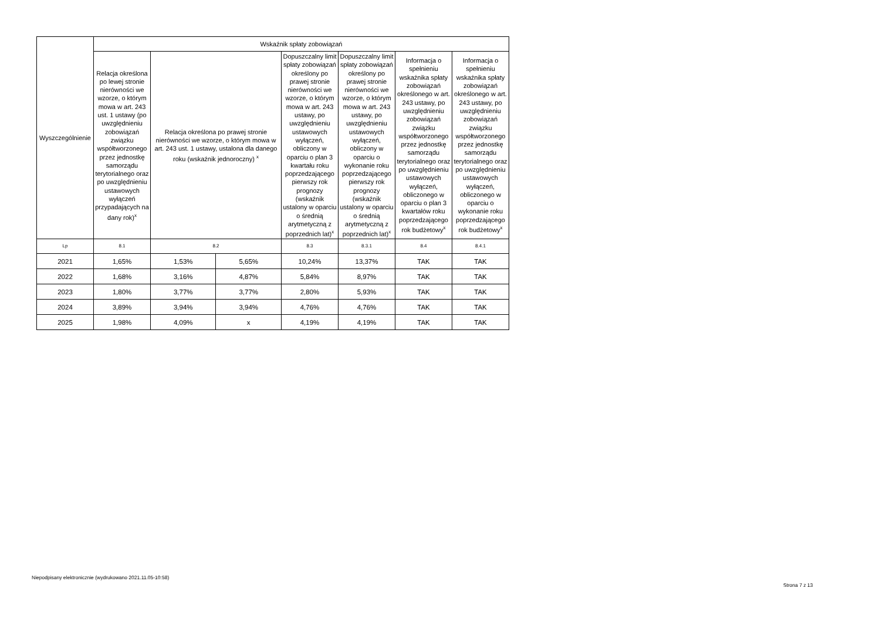| Wyszczególnienie | Wskaźnik spłaty zobowiązań | | | | | | |
| --- | --- | --- | --- | --- | --- | --- | --- |
| | Relacja określona po lewej stronie nierówności we wzorze, o którym mowa w art. 243 ust. 1 ustawy (po uwzględnieniu zobowiązań związku współtworzonego przez jednostkę samorządu terytorialnego oraz po uwzględnieniu ustawowych wyłączeń przypadających na dany rok)<sup>x</sup> | Relacja określona po prawej stronie nierówności we wzorze, o którym mowa w art. 243 ust. 1 ustawy, ustalona dla danego roku (wskaźnik jednoroczny) <sup>x</sup> | | Dopuszczalny limit spłaty zobowiązań określony po prawej stronie nierówności we wzorze, o którym mowa w art. 243 ustawy, po uwzględnieniu ustawowych wyłączeń, obliczony w oparciu o plan 3 kwartału roku poprzedzającego pierwszy rok prognozy (wskaźnik ustalony w oparciu o średnią arytmetyczną z poprzednich lat)<sup>x</sup> | Dopuszczalny limit spłaty zobowiązań określony po prawej stronie nierówności we wzorze, o którym mowa w art. 243 ustawy, po uwzględnieniu ustawowych wyłączeń, obliczony w oparciu o wykonanie roku poprzedzającego pierwszy rok prognozy (wskaźnik ustalony w oparciu o średnią arytmetyczną z poprzednich lat)<sup>x</sup> | Informacja o spełnieniu wskaźnika spłaty zobowiązań określonego w art. 243 ustawy, po uwzględnieniu zobowiązań związku współtworzonego przez jednostkę samorządu terytorialnego oraz po uwzględnieniu ustawowych wyłączeń, obliczonego w oparciu o plan 3 kwartałów roku poprzedzającego rok budżetowy<sup>x</sup> | Informacja o spełnieniu wskaźnika spłaty zobowiązań określonego w art. 243 ustawy, po uwzględnieniu zobowiązań związku współtworzonego przez jednostkę samorządu terytorialnego oraz po uwzględnieniu ustawowych wyłączeń, obliczonego w oparciu o wykonanie roku poprzedzającego rok budżetowy<sup>x</sup> |
| Lp | 8.1 | 8.2 | | 8.3 | 8.3.1 | 8.4 | 8.4.1 |
| 2021 | 1,65% | 1,53% | 5,65% | 10,24% | 13,37% | TAK | TAK |
| 2022 | 1,68% | 3,16% | 4,87% | 5,84% | 8,97% | TAK | TAK |
| 2023 | 1,80% | 3,77% | 3,77% | 2,80% | 5,93% | TAK | TAK |
| 2024 | 3,89% | 3,94% | 3,94% | 4,76% | 4,76% | TAK | TAK |
| 2025 | 1,98% | 4,09% | x | 4,19% | 4,19% | TAK | TAK |
Niepodpisany elektronicznie (wydrukowano 2021.11.05-10:58)
Strona 7 z 13